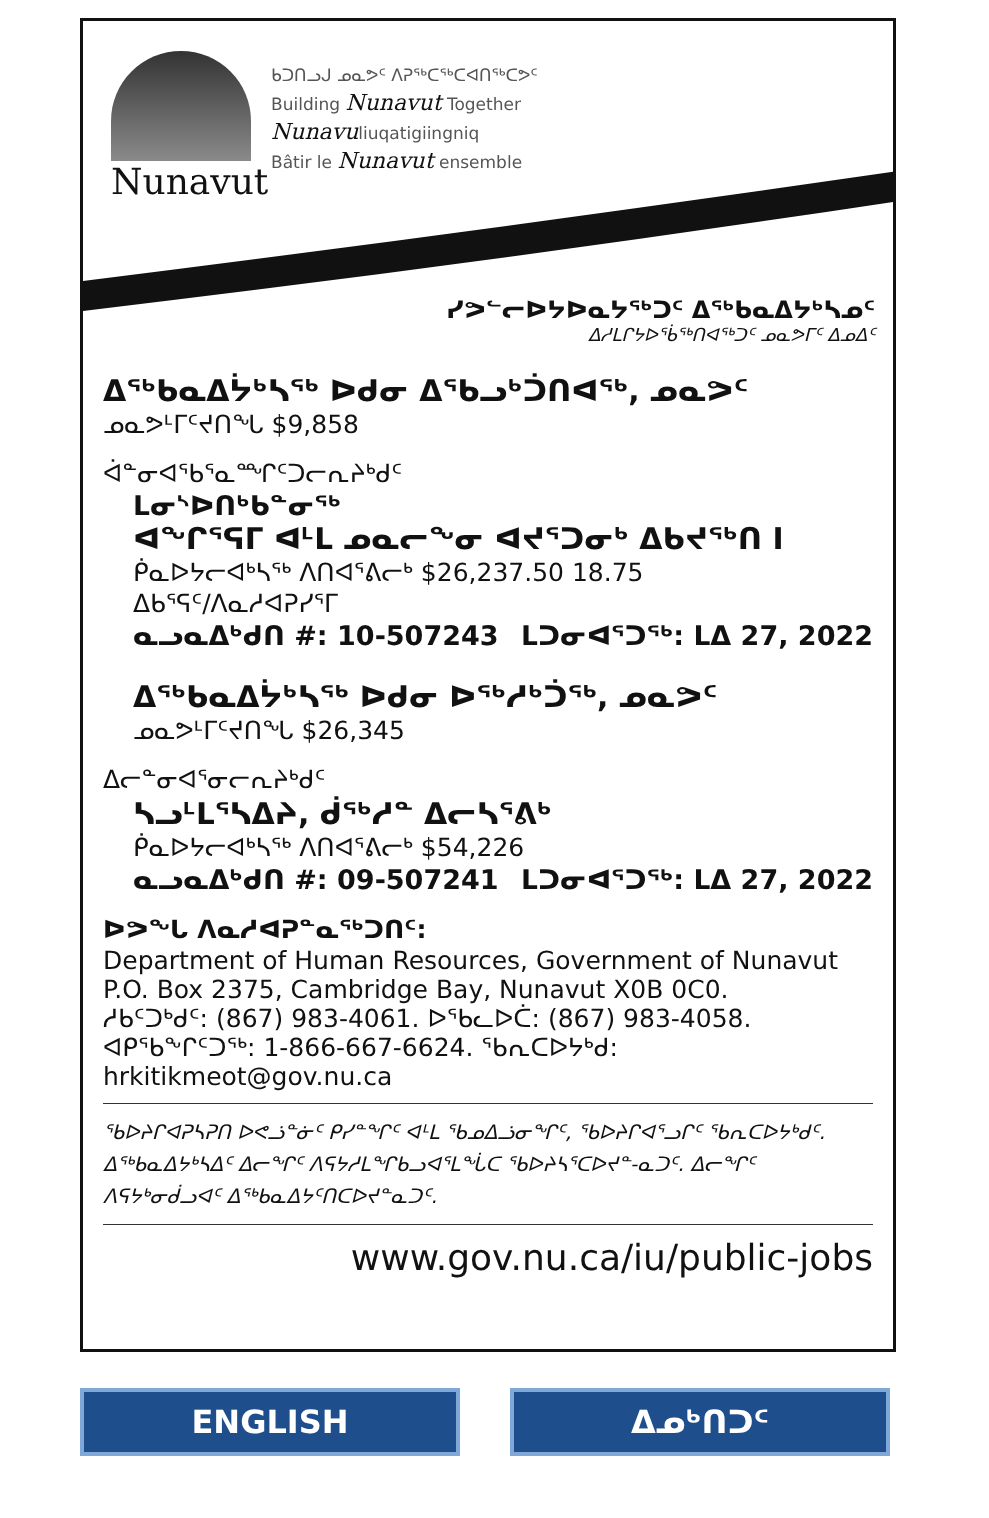Nunavut
ᑲᑐᑎᓗᒍ ᓄᓇᕗᑦ ᐱᕈᖅᑕᖅᑕᐊᑎᖅᑕᕗᑦ
Building Nunavut Together
Nunavuliuqatigiingniq
Bâtir le Nunavut ensemble
ᓯᕗᓪᓕᐅᔭᐅᓇᔭᖅᑐᑦ ᐃᖅᑲᓇᐃᔭᒃᓴᓄᑦ
ᐃᓱᒪᒋᔭᐅᖄᖅᑎᐊᖅᑐᑦ ᓄᓇᕗᒥᑦ ᐃᓄᐃᑦ
ᐃᖅᑲᓇᐃᔮᒃᓴᖅ ᐅᑯᓂ ᐃᖃᓗᒃᑑᑎᐊᖅ, ᓄᓇᕗᑦ
ᓄᓇᕗᒻᒥᑦᔪᑎᖓ $9,858
ᐋᓐᓂᐊᖃᕐᓇᙱᑦᑐᓕᕆᔨᒃᑯᑦ
ᒪᓂᔅᐅᑎᒃᑲᓐᓂᖅ
ᐊᖏᕐᕋᒥ ᐊᒻᒪ ᓄᓇᓕᖕᓂ ᐊᔪᕐᑐᓂᒃ ᐃᑲᔪᖅᑎ I
ᑮᓇᐅᔭᓕᐊᒃᓴᖅ ᐱᑎᐊᕐᕕᓕᒃ $26,237.50 18.75
ᐃᑲᕐᕋᑦ/ᐱᓇᓱᐊᕈᓯᕐᒥ
ᓇᓗᓇᐃᒃᑯᑎ #: 10-507243 ᒪᑐᓂᐊᕐᑐᖅ: ᒪᐃ 27, 2022
ᐃᖅᑲᓇᐃᔮᒃᓴᖅ ᐅᑯᓂ ᐅᖅᓱᒃᑑᖅ, ᓄᓇᕗᑦ
ᓄᓇᕗᒻᒥᑦᔪᑎᖓ $26,345
ᐃᓕᓐᓂᐊᕐᓂᓕᕆᔨᒃᑯᑦ
ᓴᓗᒻᒪᕐᓴᐃᔨ, ᑰᖅᓱᓐ ᐃᓕᓴᕐᕕᒃ
ᑮᓇᐅᔭᓕᐊᒃᓴᖅ ᐱᑎᐊᕐᕕᓕᒃ $54,226
ᓇᓗᓇᐃᒃᑯᑎ #: 09-507241 ᒪᑐᓂᐊᕐᑐᖅ: ᒪᐃ 27, 2022
ᐅᕗᖓ ᐱᓇᓱᐊᕈᓐᓇᖅᑐᑎᑦ:
Department of Human Resources, Government of Nunavut
P.O. Box 2375, Cambridge Bay, Nunavut X0B 0C0.
ᓱᑲᑦᑐᒃᑯᑦ: (867) 983-4061. ᐅᖃᓚᐅᑖ: (867) 983-4058.
ᐊᑭᖃᖕᒋᑦᑐᖅ: 1-866-667-6624. ᖃᕆᑕᐅᔭᒃᑯ: hrkitikmeot@gov.nu.ca
ᖃᐅᔨᒋᐊᕈᓴᕈᑎ ᐅᕙᓘᓐᓃᑦ ᑭᓯᓐᖏᑦ ᐊᒻᒪ ᖃᓄᐃᓘᓂᖏᑦ, ᖃᐅᔨᒋᐊᕐᓗᒋᑦ ᖃᕆᑕᐅᔭᒃᑯᑦ. ᐃᖅᑲᓇᐃᔭᒃᓴᐃᑦ ᐃᓕᖏᑦ ᐱᕋᔭᓱᒪᖏᑲᓗᐊᕐᒪᖔᑕ ᖃᐅᔨᓴᕐᑕᐅᔪᓐ-ᓇᑐᑦ. ᐃᓕᖏᑦ ᐱᕋᔭᒃᓂᑰᓗᐊᑦ ᐃᖅᑲᓇᐃᔭᑦᑎᑕᐅᔪᓐᓇᑐᑦ.
www.gov.nu.ca/iu/public-jobs
ENGLISH ᐃᓄᒃᑎᑐᑦ